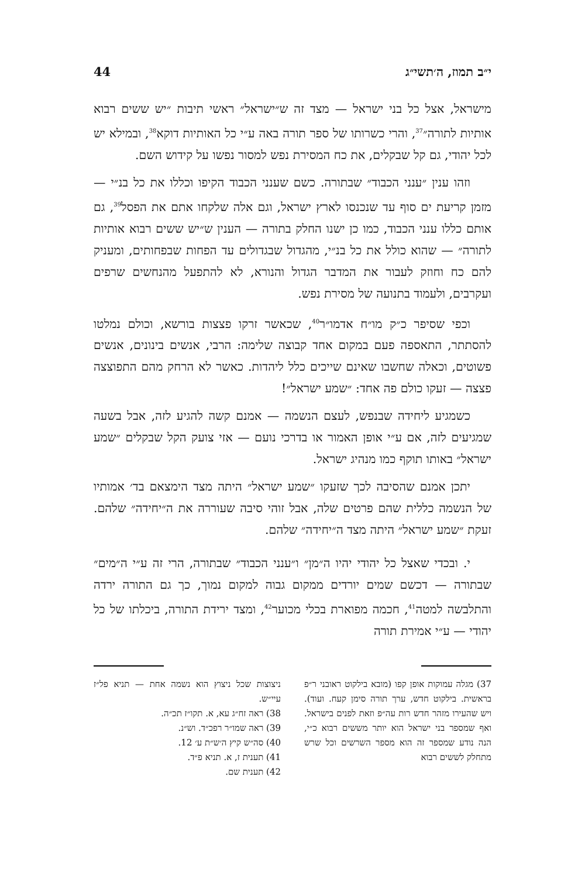י״ב תמוז, ה׳תשי״ג 44
מישראל, אצל כל בני ישראל — מצד זה ש״ישראל״ ראשי תיבות ״יש ששים רבוא אותיות לתורה״<sup>37</sup>, והרי כשרותו של ספר תורה באה ע״י כל האותיות דוקא<sup>38</sup>, ובמילא יש לכל יהודי, גם קל שבקלים, את כח המסירת נפש למסור נפשו על קידוש השם.
וזהו ענין ״ענני הכבוד״ שבתורה. כשם שענני הכבוד הקיפו וכללו את כל בנ״י — מזמן קריעת ים סוף עד שנכנסו לארץ ישראל, וגם אלה שלקחו אתם את הפסל<sup>39</sup>, גם אותם כללו ענני הכבוד, כמו כן ישנו החלק בתורה — הענין ש״יש ששים רבוא אותיות לתורה״ — שהוא כולל את כל בנ״י, מהגדול שבגדולים עד הפחות שבפחותים, ומעניק להם כח וחוזק לעבור את המדבר הגדול והנורא, לא להתפעל מהנחשים שרפים ועקרבים, ולעמוד בתנועה של מסירת נפש.
וכפי שסיפר כ״ק מו״ח אדמו״ר<sup>40</sup>, שכאשר זרקו פצצות בורשא, וכולם נמלטו להסתתר, התאספה פעם במקום אחד קבוצה שלימה: הרבי, אנשים בינונים, אנשים פשוטים, וכאלה שחשבו שאינם שייכים כלל ליהדות. כאשר לא הרחק מהם התפוצצה פצצה — זעקו כולם פה אחד: ״שמע ישראל״!
כשמגיע ליחידה שבנפש, לעצם הנשמה — אמנם קשה להגיע לזה, אבל בשעה שמגיעים לזה, אם ע״י אופן האמור או בדרכי נועם — אזי צועק הקל שבקלים ״שמע ישראל״ באותו תוקף כמו מנהיג ישראל.
יתכן אמנם שהסיבה לכך שזעקו ״שמע ישראל״ היתה מצד הימצאם בד׳ אמותיו של הנשמה כללית שהם פרטים שלה, אבל זוהי סיבה שעוררה את ה״יחידה״ שלהם. זעקת ״שמע ישראל״ היתה מצד ה״יחידה״ שלהם.
י. ובכדי שאצל כל יהודי יהיו ה״מן״ ו״ענני הכבוד״ שבתורה, הרי זה ע״י ה״מים״ שבתורה — דכשם שמים יורדים ממקום גבוה למקום נמוך, כך גם התורה ירדה והתלבשה למטה<sup>41</sup>, חכמה מפוארת בכלי מכוער<sup>42</sup>, ומצד ירידת התורה, ביכלתו של כל יהודי — ע״י אמירת תורה
37) מגלה עמוקות אופן קפו (מובא בילקוט ראובני ר״פ בראשית. בילקוט חדש, ערך תורה סימן קעח. ועוד). ויש שהעירו מזהר חדש רות עה״פ וזאת לפנים בישראל. ואף שמספר בני ישראל הוא יותר מששים רבוא כ״י, הנה נודע שמספר זה הוא מספר השרשים וכל שרש מתחלק לששים רבוא
ניצוצות שכל ניצוץ הוא נשמה אחת — תניא פל״ז עיי״ש.
38) ראה זח״ג עא, א. תקו״ז תכ״ה.
39) ראה שמו״ר רפכ״ד. וש״נ.
40) סה״ש קיץ ה׳ש״ת ע׳ 12.
41) תענית ז, א. תניא פ״ד.
42) תענית שם.